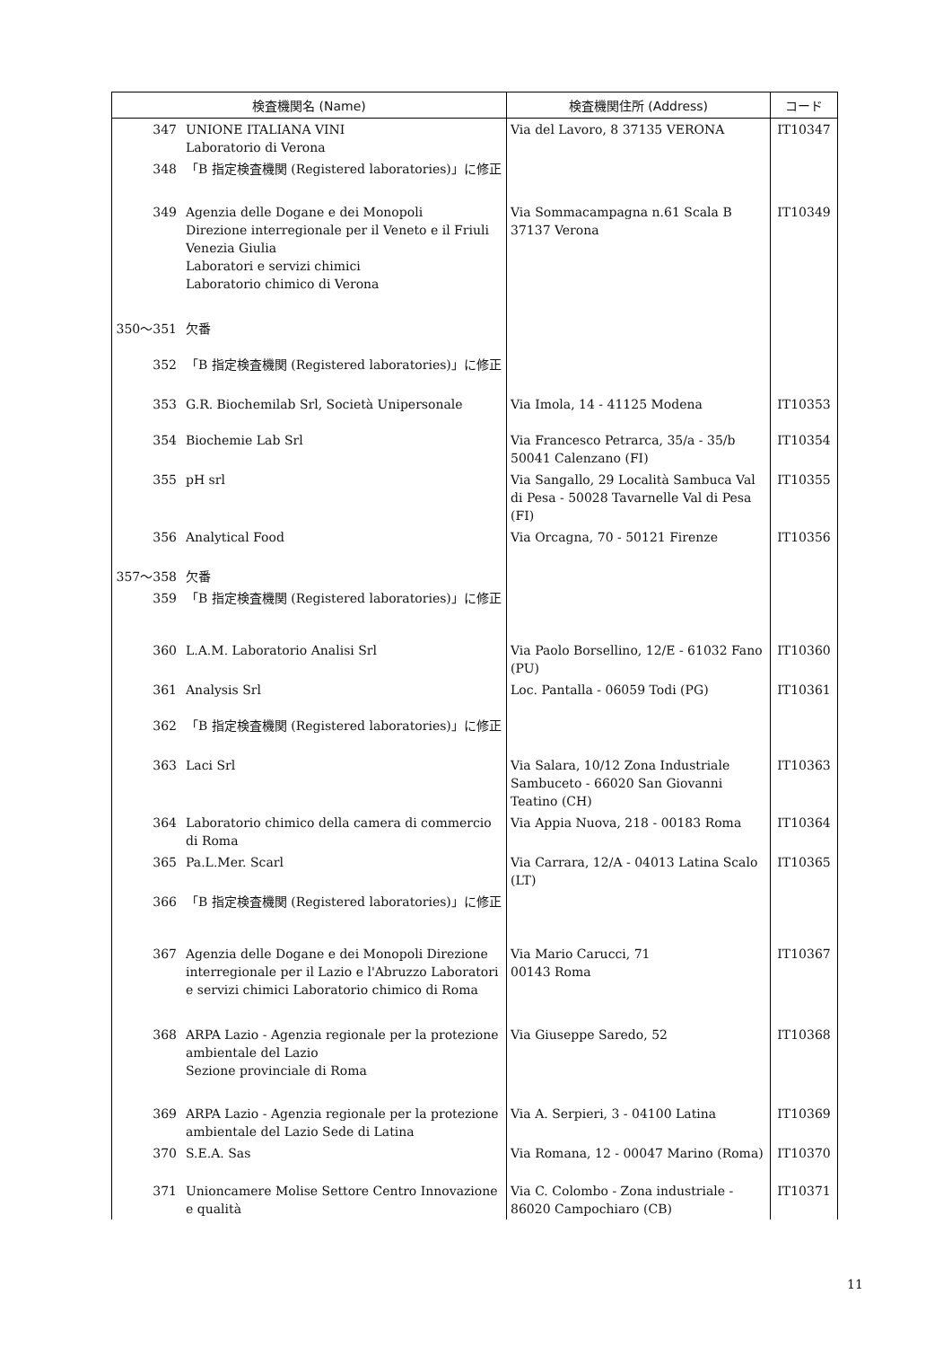| 検査機関名 (Name) | | 検査機関住所 (Address) | コード |
| --- | --- | --- | --- |
| 347 | UNIONE ITALIANA VINI Laboratorio di Verona | Via del Lavoro, 8 37135 VERONA | IT10347 |
| 348 | 「B 指定検査機関 (Registered laboratories)」に修正 | | |
| 349 | Agenzia delle Dogane e dei Monopoli Direzione interregionale per il Veneto e il Friuli Venezia Giulia Laboratori e servizi chimici Laboratorio chimico di Verona | Via Sommacampagna n.61 Scala B 37137 Verona | IT10349 |
| 350～351 | 欠番 | | |
| 352 | 「B 指定検査機関 (Registered laboratories)」に修正 | | |
| 353 | G.R. Biochemilab Srl, Società Unipersonale | Via Imola, 14 - 41125 Modena | IT10353 |
| 354 | Biochemie Lab Srl | Via Francesco Petrarca, 35/a - 35/b 50041 Calenzano (FI) | IT10354 |
| 355 | pH srl | Via Sangallo, 29 Località Sambuca Val di Pesa - 50028 Tavarnelle Val di Pesa (FI) | IT10355 |
| 356 | Analytical Food | Via Orcagna, 70 - 50121 Firenze | IT10356 |
| 357～358 | 欠番 | | |
| 359 | 「B 指定検査機関 (Registered laboratories)」に修正 | | |
| 360 | L.A.M. Laboratorio Analisi Srl | Via Paolo Borsellino, 12/E - 61032 Fano (PU) | IT10360 |
| 361 | Analysis Srl | Loc. Pantalla - 06059 Todi (PG) | IT10361 |
| 362 | 「B 指定検査機関 (Registered laboratories)」に修正 | | |
| 363 | Laci Srl | Via Salara, 10/12 Zona Industriale Sambuceto - 66020 San Giovanni Teatino (CH) | IT10363 |
| 364 | Laboratorio chimico della camera di commercio di Roma | Via Appia Nuova, 218 - 00183 Roma | IT10364 |
| 365 | Pa.L.Mer. Scarl | Via Carrara, 12/A - 04013 Latina Scalo (LT) | IT10365 |
| 366 | 「B 指定検査機関 (Registered laboratories)」に修正 | | |
| 367 | Agenzia delle Dogane e dei Monopoli Direzione interregionale per il Lazio e l'Abruzzo Laboratori e servizi chimici Laboratorio chimico di Roma | Via Mario Carucci, 71 00143 Roma | IT10367 |
| 368 | ARPA Lazio - Agenzia regionale per la protezione ambientale del Lazio Sezione provinciale di Roma | Via Giuseppe Saredo, 52 | IT10368 |
| 369 | ARPA Lazio - Agenzia regionale per la protezione ambientale del Lazio Sede di Latina | Via A. Serpieri, 3 - 04100 Latina | IT10369 |
| 370 | S.E.A. Sas | Via Romana, 12 - 00047 Marino (Roma) | IT10370 |
| 371 | Unioncamere Molise Settore Centro Innovazione e qualità | Via C. Colombo - Zona industriale - 86020 Campochiaro (CB) | IT10371 |
11